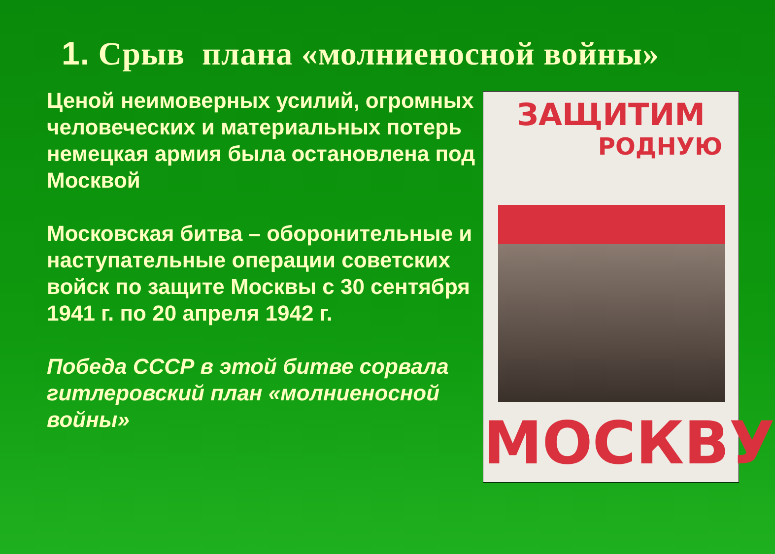1. Срыв плана «молниеносной войны»
Ценой неимоверных усилий, огромных человеческих и материальных потерь немецкая армия была остановлена под Москвой
Московская битва – оборонительные и наступательные операции советских войск по защите Москвы с 30 сентября 1941 г. по 20 апреля 1942 г.
Победа СССР в этой битве сорвала гитлеровский план «молниеносной войны»
ЗАЩИТИМ
РОДНУЮ
МОСКВУ